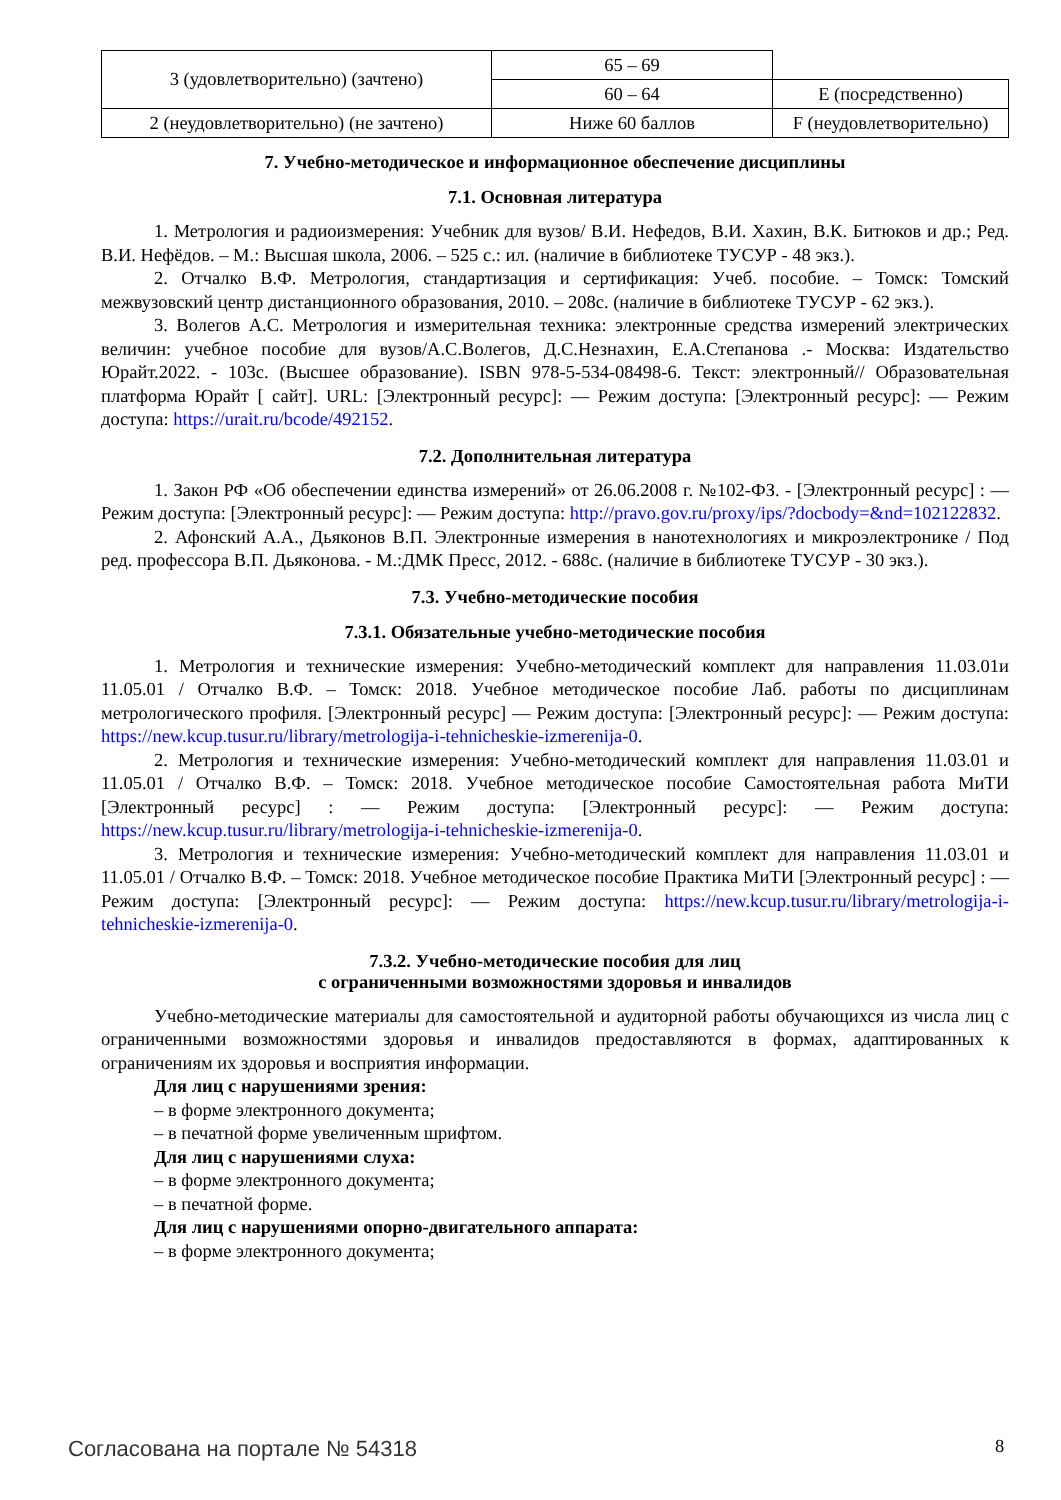| 3 (удовлетворительно) (зачтено) | 65 – 69 | |
| | 60 – 64 | E (посредственно) |
| 2 (неудовлетворительно) (не зачтено) | Ниже 60 баллов | F (неудовлетворительно) |
7. Учебно-методическое и информационное обеспечение дисциплины
7.1. Основная литература
1. Метрология и радиоизмерения: Учебник для вузов/ В.И. Нефедов, В.И. Хахин, В.К. Битюков и др.; Ред. В.И. Нефёдов. – М.: Высшая школа, 2006. – 525 с.: ил. (наличие в библиотеке ТУСУР - 48 экз.).
2. Отчалко В.Ф. Метрология, стандартизация и сертификация: Учеб. пособие. – Томск: Томский межвузовский центр дистанционного образования, 2010. – 208с. (наличие в библиотеке ТУСУР - 62 экз.).
3. Волегов А.С. Метрология и измерительная техника: электронные средства измерений электрических величин: учебное пособие для вузов/А.С.Волегов, Д.С.Незнахин, Е.А.Степанова .- Москва: Издательство Юрайт.2022. - 103с. (Высшее образование). ISBN 978-5-534-08498-6. Текст: электронный// Образовательная платформа Юрайт [ сайт]. URL: [Электронный ресурс]: — Режим доступа: [Электронный ресурс]: — Режим доступа: https://urait.ru/bcode/492152.
7.2. Дополнительная литература
1. Закон РФ «Об обеспечении единства измерений» от 26.06.2008 г. №102-ФЗ. - [Электронный ресурс] : — Режим доступа: [Электронный ресурс]: — Режим доступа: http://pravo.gov.ru/proxy/ips/?docbody=&nd=102122832.
2. Афонский А.А., Дьяконов В.П. Электронные измерения в нанотехнологиях и микроэлектронике / Под ред. профессора В.П. Дьяконова. - М.:ДМК Пресс, 2012. - 688с. (наличие в библиотеке ТУСУР - 30 экз.).
7.3. Учебно-методические пособия
7.3.1. Обязательные учебно-методические пособия
1. Метрология и технические измерения: Учебно-методический комплект для направления 11.03.01и 11.05.01 / Отчалко В.Ф. – Томск: 2018. Учебное методическое пособие Лаб. работы по дисциплинам метрологического профиля. [Электронный ресурс] — Режим доступа: [Электронный ресурс]: — Режим доступа: https://new.kcup.tusur.ru/library/metrologija-i-tehnicheskie-izmerenija-0.
2. Метрология и технические измерения: Учебно-методический комплект для направления 11.03.01 и 11.05.01 / Отчалко В.Ф. – Томск: 2018. Учебное методическое пособие Самостоятельная работа МиТИ [Электронный ресурс] : — Режим доступа: [Электронный ресурс]: — Режим доступа: https://new.kcup.tusur.ru/library/metrologija-i-tehnicheskie-izmerenija-0.
3. Метрология и технические измерения: Учебно-методический комплект для направления 11.03.01 и 11.05.01 / Отчалко В.Ф. – Томск: 2018. Учебное методическое пособие Практика МиТИ [Электронный ресурс] : — Режим доступа: [Электронный ресурс]: — Режим доступа: https://new.kcup.tusur.ru/library/metrologija-i-tehnicheskie-izmerenija-0.
7.3.2. Учебно-методические пособия для лиц
с ограниченными возможностями здоровья и инвалидов
Учебно-методические материалы для самостоятельной и аудиторной работы обучающихся из числа лиц с ограниченными возможностями здоровья и инвалидов предоставляются в формах, адаптированных к ограничениям их здоровья и восприятия информации.
Для лиц с нарушениями зрения:
– в форме электронного документа;
– в печатной форме увеличенным шрифтом.
Для лиц с нарушениями слуха:
– в форме электронного документа;
– в печатной форме.
Для лиц с нарушениями опорно-двигательного аппарата:
– в форме электронного документа;
Согласована на портале № 54318 8